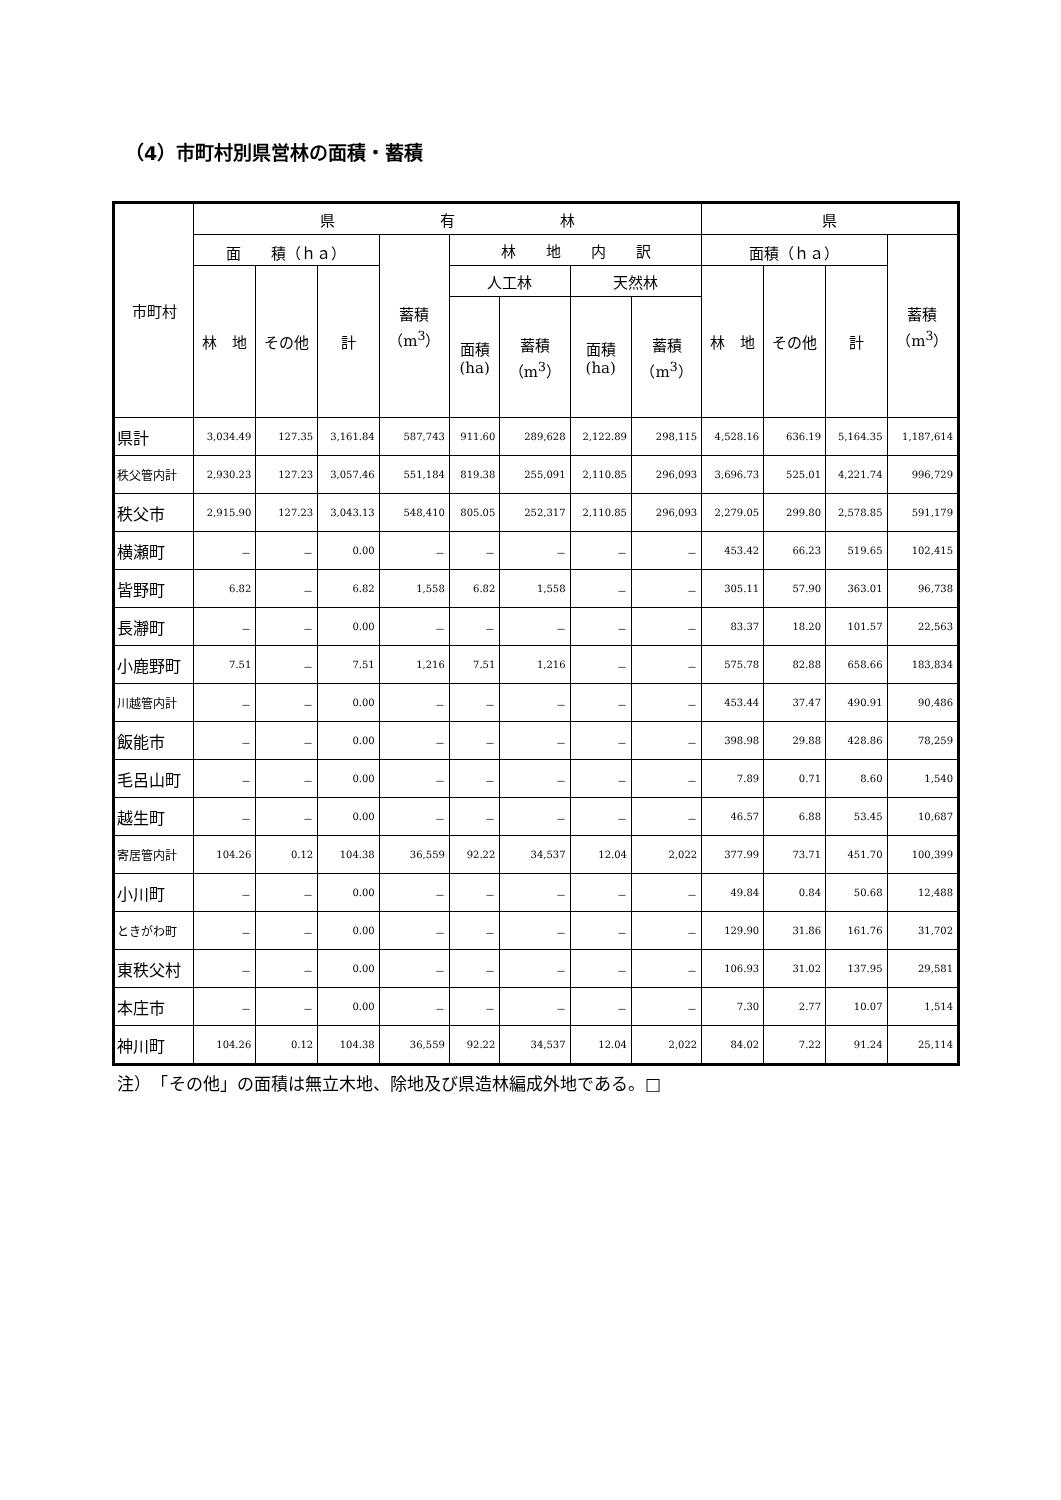（4）市町村別県営林の面積・蓄積
| 市町村 | 県 有 林 | | | | | | | | 県 | | | |
| --- | --- | --- | --- | --- | --- | --- | --- | --- | --- | --- | --- | --- |
| | 面 積（ｈａ） | | | 蓄積 （m<sup>3</sup>） | 林 地 内 訳 | | | | 面積（ｈａ） | | | 蓄積 （m<sup>3</sup>） |
| | 林 地 | その他 | 計 | | 人工林 | | 天然林 | | 林 地 | その他 | 計 | |
| | | | | | 面積 (ha) | 蓄積 （m<sup>3</sup>） | 面積 (ha) | 蓄積 （m<sup>3</sup>） | | | | |
| 県計 | 3,034.49 | 127.35 | 3,161.84 | 587,743 | 911.60 | 289,628 | 2,122.89 | 298,115 | 4,528.16 | 636.19 | 5,164.35 | 1,187,614 |
| 秩父管内計 | 2,930.23 | 127.23 | 3,057.46 | 551,184 | 819.38 | 255,091 | 2,110.85 | 296,093 | 3,696.73 | 525.01 | 4,221.74 | 996,729 |
| 秩父市 | 2,915.90 | 127.23 | 3,043.13 | 548,410 | 805.05 | 252,317 | 2,110.85 | 296,093 | 2,279.05 | 299.80 | 2,578.85 | 591,179 |
| 横瀬町 | － | － | 0.00 | － | － | － | － | － | 453.42 | 66.23 | 519.65 | 102,415 |
| 皆野町 | 6.82 | － | 6.82 | 1,558 | 6.82 | 1,558 | － | － | 305.11 | 57.90 | 363.01 | 96,738 |
| 長瀞町 | － | － | 0.00 | － | － | － | － | － | 83.37 | 18.20 | 101.57 | 22,563 |
| 小鹿野町 | 7.51 | － | 7.51 | 1,216 | 7.51 | 1,216 | － | － | 575.78 | 82.88 | 658.66 | 183,834 |
| 川越管内計 | － | － | 0.00 | － | － | － | － | － | 453.44 | 37.47 | 490.91 | 90,486 |
| 飯能市 | － | － | 0.00 | － | － | － | － | － | 398.98 | 29.88 | 428.86 | 78,259 |
| 毛呂山町 | － | － | 0.00 | － | － | － | － | － | 7.89 | 0.71 | 8.60 | 1,540 |
| 越生町 | － | － | 0.00 | － | － | － | － | － | 46.57 | 6.88 | 53.45 | 10,687 |
| 寄居管内計 | 104.26 | 0.12 | 104.38 | 36,559 | 92.22 | 34,537 | 12.04 | 2,022 | 377.99 | 73.71 | 451.70 | 100,399 |
| 小川町 | － | － | 0.00 | － | － | － | － | － | 49.84 | 0.84 | 50.68 | 12,488 |
| ときがわ町 | － | － | 0.00 | － | － | － | － | － | 129.90 | 31.86 | 161.76 | 31,702 |
| 東秩父村 | － | － | 0.00 | － | － | － | － | － | 106.93 | 31.02 | 137.95 | 29,581 |
| 本庄市 | － | － | 0.00 | － | － | － | － | － | 7.30 | 2.77 | 10.07 | 1,514 |
| 神川町 | 104.26 | 0.12 | 104.38 | 36,559 | 92.22 | 34,537 | 12.04 | 2,022 | 84.02 | 7.22 | 91.24 | 25,114 |
注）　「その他」の面積は無立木地、除地及び県造林編成外地である。□